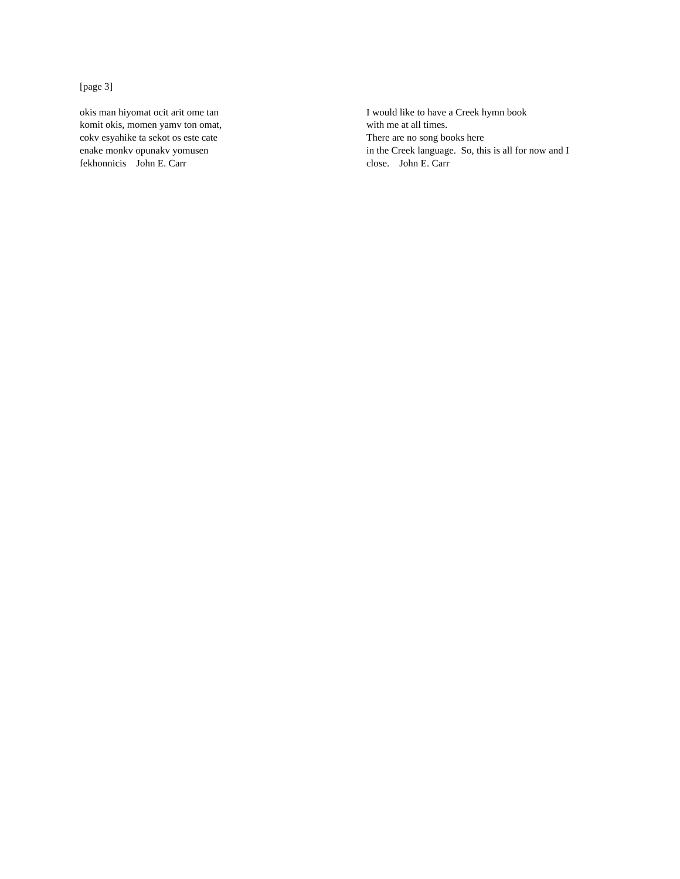[page 3]
okis man hiyomat ocit arit ome tan
komit okis, momen yamv ton omat,
cokv esyahike ta sekot os este cate
enake monkv opunakv yomusen
fekhonnicis John E. Carr
I would like to have a Creek hymn book
with me at all times.
There are no song books here
in the Creek language. So, this is all for now and I
close. John E. Carr